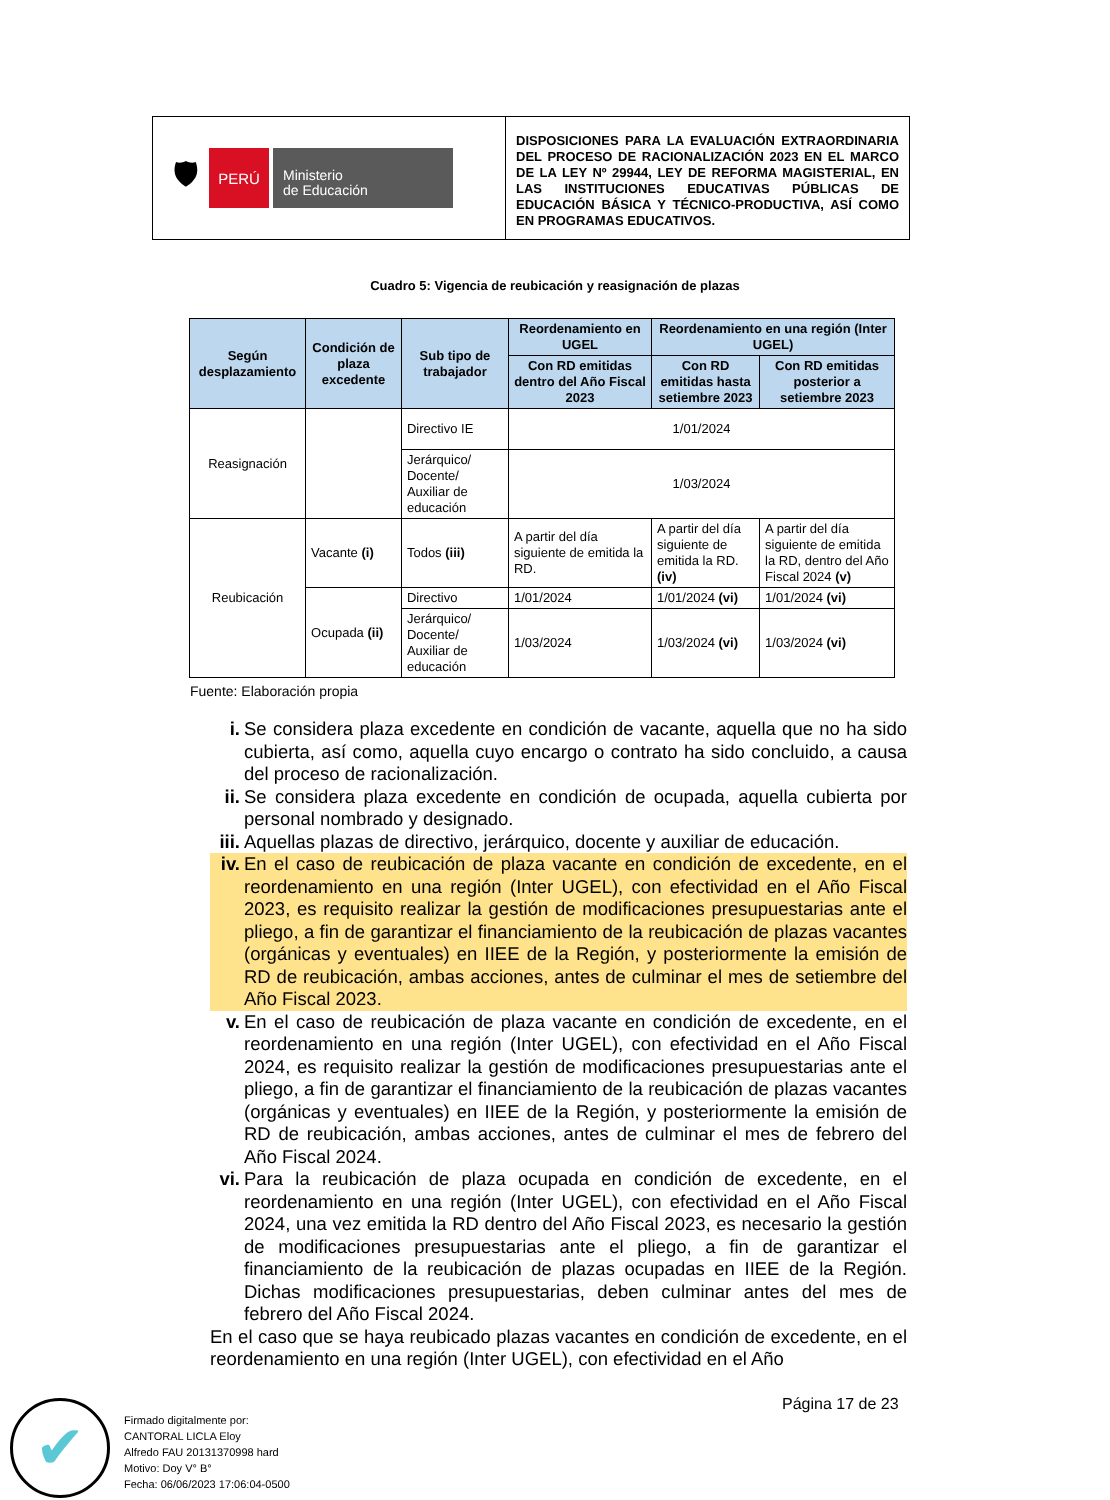🛡
PERÚ
Ministerio
de Educación
DISPOSICIONES PARA LA EVALUACIÓN EXTRAORDINARIA DEL PROCESO DE RACIONALIZACIÓN 2023 EN EL MARCO DE LA LEY Nº 29944, LEY DE REFORMA MAGISTERIAL, EN LAS INSTITUCIONES EDUCATIVAS PÚBLICAS DE EDUCACIÓN BÁSICA Y TÉCNICO-PRODUCTIVA, ASÍ COMO EN PROGRAMAS EDUCATIVOS.
Cuadro 5: Vigencia de reubicación y reasignación de plazas
| Según desplazamiento | Condición de plaza excedente | Sub tipo de trabajador | Reordenamiento en UGEL | Reordenamiento en una región (Inter UGEL) | |
| --- | --- | --- | --- | --- | --- |
| | | | Con RD emitidas dentro del Año Fiscal 2023 | Con RD emitidas hasta setiembre 2023 | Con RD emitidas posterior a setiembre 2023 |
| Reasignación | | Directivo IE | 1/01/2024 | | |
| | | Jerárquico/ Docente/ Auxiliar de educación | 1/03/2024 | | |
| Reubicación | Vacante (i) | Todos (iii) | A partir del día siguiente de emitida la RD. | A partir del día siguiente de emitida la RD. (iv) | A partir del día siguiente de emitida la RD, dentro del Año Fiscal 2024 (v) |
| | Ocupada (ii) | Directivo | 1/01/2024 | 1/01/2024 (vi) | 1/01/2024 (vi) |
| | | Jerárquico/ Docente/ Auxiliar de educación | 1/03/2024 | 1/03/2024 (vi) | 1/03/2024 (vi) |
Fuente: Elaboración propia
i. Se considera plaza excedente en condición de vacante, aquella que no ha sido cubierta, así como, aquella cuyo encargo o contrato ha sido concluido, a causa del proceso de racionalización.
ii. Se considera plaza excedente en condición de ocupada, aquella cubierta por personal nombrado y designado.
iii. Aquellas plazas de directivo, jerárquico, docente y auxiliar de educación.
iv. En el caso de reubicación de plaza vacante en condición de excedente, en el reordenamiento en una región (Inter UGEL), con efectividad en el Año Fiscal 2023, es requisito realizar la gestión de modificaciones presupuestarias ante el pliego, a fin de garantizar el financiamiento de la reubicación de plazas vacantes (orgánicas y eventuales) en IIEE de la Región, y posteriormente la emisión de RD de reubicación, ambas acciones, antes de culminar el mes de setiembre del Año Fiscal 2023.
v. En el caso de reubicación de plaza vacante en condición de excedente, en el reordenamiento en una región (Inter UGEL), con efectividad en el Año Fiscal 2024, es requisito realizar la gestión de modificaciones presupuestarias ante el pliego, a fin de garantizar el financiamiento de la reubicación de plazas vacantes (orgánicas y eventuales) en IIEE de la Región, y posteriormente la emisión de RD de reubicación, ambas acciones, antes de culminar el mes de febrero del Año Fiscal 2024.
vi. Para la reubicación de plaza ocupada en condición de excedente, en el reordenamiento en una región (Inter UGEL), con efectividad en el Año Fiscal 2024, una vez emitida la RD dentro del Año Fiscal 2023, es necesario la gestión de modificaciones presupuestarias ante el pliego, a fin de garantizar el financiamiento de la reubicación de plazas ocupadas en IIEE de la Región. Dichas modificaciones presupuestarias, deben culminar antes del mes de febrero del Año Fiscal 2024.
En el caso que se haya reubicado plazas vacantes en condición de excedente, en el reordenamiento en una región (Inter UGEL), con efectividad en el Año
Página 17 de 23
✔
Firmado digitalmente por:
CANTORAL LICLA Eloy
Alfredo FAU 20131370998 hard
Motivo: Doy V° B°
Fecha: 06/06/2023 17:06:04-0500